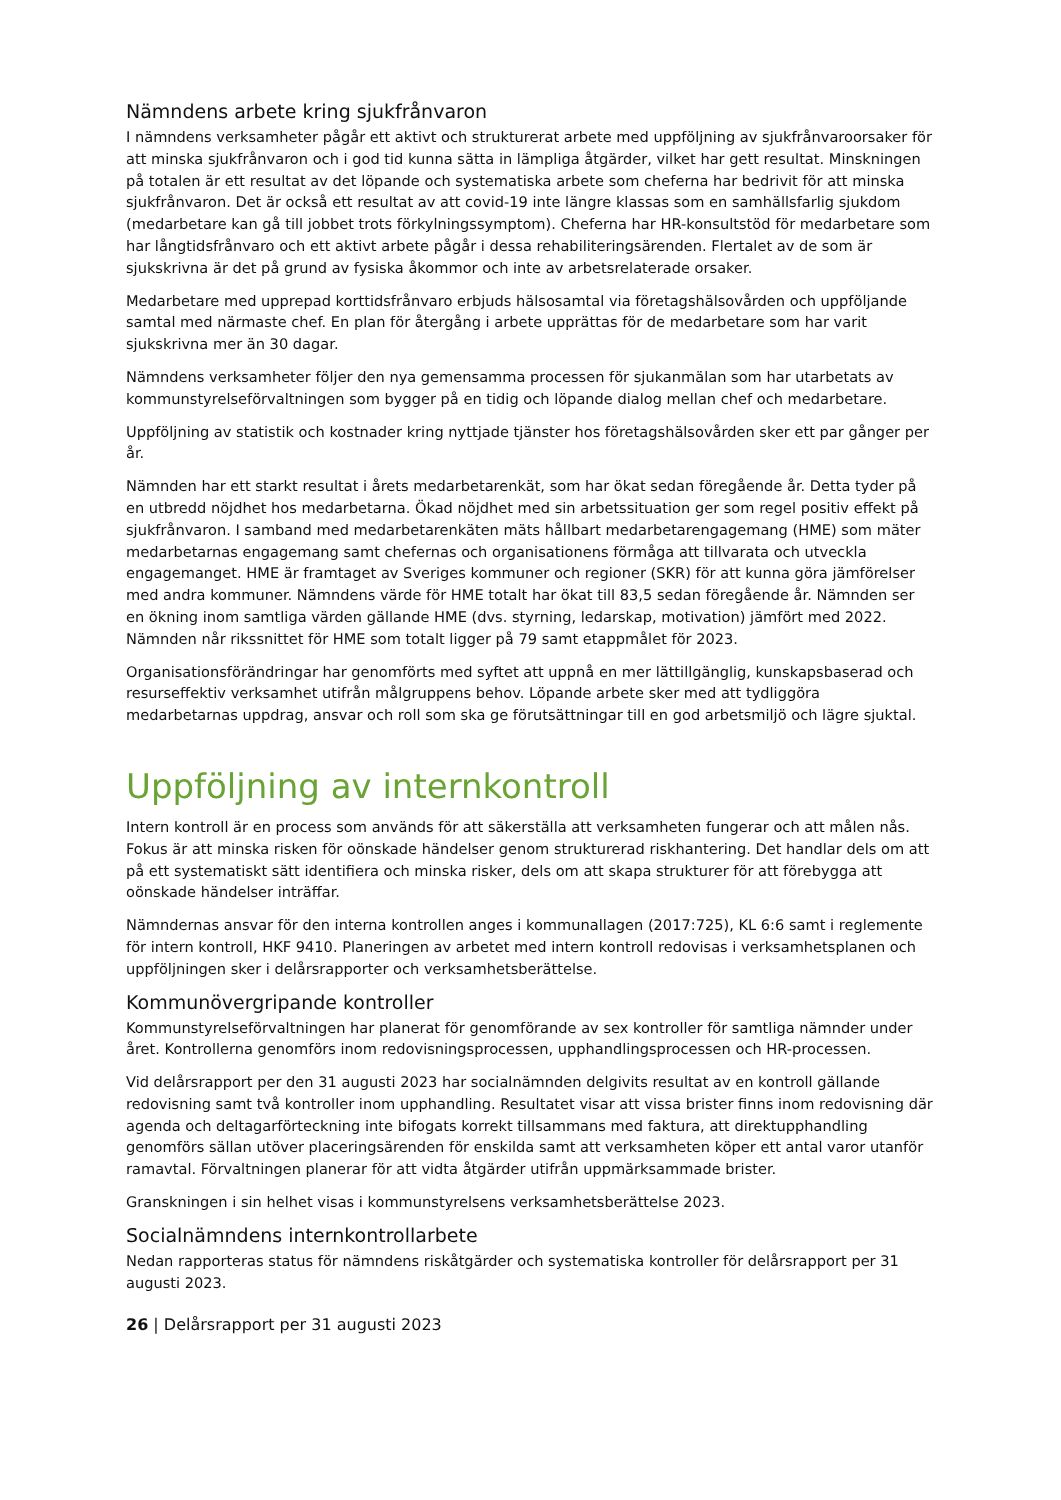Nämndens arbete kring sjukfrånvaron
I nämndens verksamheter pågår ett aktivt och strukturerat arbete med uppföljning av sjukfrånvaroorsaker för att minska sjukfrånvaron och i god tid kunna sätta in lämpliga åtgärder, vilket har gett resultat. Minskningen på totalen är ett resultat av det löpande och systematiska arbete som cheferna har bedrivit för att minska sjukfrånvaron. Det är också ett resultat av att covid-19 inte längre klassas som en samhällsfarlig sjukdom (medarbetare kan gå till jobbet trots förkylningssymptom). Cheferna har HR-konsultstöd för medarbetare som har långtidsfrånvaro och ett aktivt arbete pågår i dessa rehabiliteringsärenden. Flertalet av de som är sjukskrivna är det på grund av fysiska åkommor och inte av arbetsrelaterade orsaker.
Medarbetare med upprepad korttidsfrånvaro erbjuds hälsosamtal via företagshälsovården och uppföljande samtal med närmaste chef. En plan för återgång i arbete upprättas för de medarbetare som har varit sjukskrivna mer än 30 dagar.
Nämndens verksamheter följer den nya gemensamma processen för sjukanmälan som har utarbetats av kommunstyrelseförvaltningen som bygger på en tidig och löpande dialog mellan chef och medarbetare.
Uppföljning av statistik och kostnader kring nyttjade tjänster hos företagshälsovården sker ett par gånger per år.
Nämnden har ett starkt resultat i årets medarbetarenkät, som har ökat sedan föregående år. Detta tyder på en utbredd nöjdhet hos medarbetarna. Ökad nöjdhet med sin arbetssituation ger som regel positiv effekt på sjukfrånvaron. I samband med medarbetarenkäten mäts hållbart medarbetarengagemang (HME) som mäter medarbetarnas engagemang samt chefernas och organisationens förmåga att tillvarata och utveckla engagemanget. HME är framtaget av Sveriges kommuner och regioner (SKR) för att kunna göra jämförelser med andra kommuner. Nämndens värde för HME totalt har ökat till 83,5 sedan föregående år. Nämnden ser en ökning inom samtliga värden gällande HME (dvs. styrning, ledarskap, motivation) jämfört med 2022. Nämnden når rikssnittet för HME som totalt ligger på 79 samt etappmålet för 2023.
Organisationsförändringar har genomförts med syftet att uppnå en mer lättillgänglig, kunskapsbaserad och resurseffektiv verksamhet utifrån målgruppens behov. Löpande arbete sker med att tydliggöra medarbetarnas uppdrag, ansvar och roll som ska ge förutsättningar till en god arbetsmiljö och lägre sjuktal.
Uppföljning av internkontroll
Intern kontroll är en process som används för att säkerställa att verksamheten fungerar och att målen nås. Fokus är att minska risken för oönskade händelser genom strukturerad riskhantering. Det handlar dels om att på ett systematiskt sätt identifiera och minska risker, dels om att skapa strukturer för att förebygga att oönskade händelser inträffar.
Nämndernas ansvar för den interna kontrollen anges i kommunallagen (2017:725), KL 6:6 samt i reglemente för intern kontroll, HKF 9410. Planeringen av arbetet med intern kontroll redovisas i verksamhetsplanen och uppföljningen sker i delårsrapporter och verksamhetsberättelse.
Kommunövergripande kontroller
Kommunstyrelseförvaltningen har planerat för genomförande av sex kontroller för samtliga nämnder under året. Kontrollerna genomförs inom redovisningsprocessen, upphandlingsprocessen och HR-processen.
Vid delårsrapport per den 31 augusti 2023 har socialnämnden delgivits resultat av en kontroll gällande redovisning samt två kontroller inom upphandling. Resultatet visar att vissa brister finns inom redovisning där agenda och deltagarförteckning inte bifogats korrekt tillsammans med faktura, att direktupphandling genomförs sällan utöver placeringsärenden för enskilda samt att verksamheten köper ett antal varor utanför ramavtal. Förvaltningen planerar för att vidta åtgärder utifrån uppmärksammade brister.
Granskningen i sin helhet visas i kommunstyrelsens verksamhetsberättelse 2023.
Socialnämndens internkontrollarbete
Nedan rapporteras status för nämndens riskåtgärder och systematiska kontroller för delårsrapport per 31 augusti 2023.
26 | Delårsrapport per 31 augusti 2023